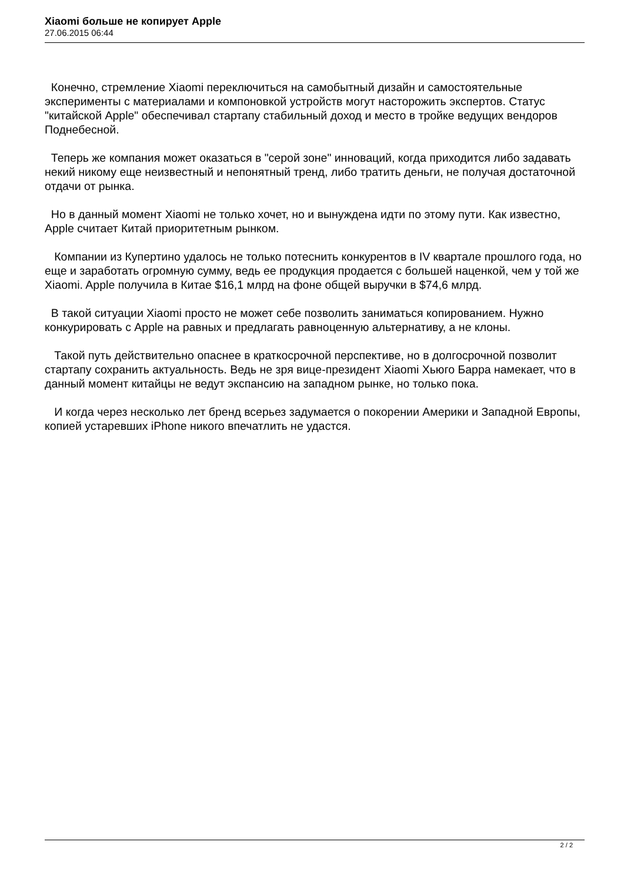Xiaomi больше не копирует Apple
27.06.2015 06:44
Конечно, стремление Xiaomi переключиться на самобытный дизайн и самостоятельные эксперименты с материалами и компоновкой устройств могут насторожить экспертов. Статус "китайской Apple" обеспечивал стартапу стабильный доход и место в тройке ведущих вендоров Поднебесной.
Теперь же компания может оказаться в "серой зоне" инноваций, когда приходится либо задавать некий никому еще неизвестный и непонятный тренд, либо тратить деньги, не получая достаточной отдачи от рынка.
Но в данный момент Xiaomi не только хочет, но и вынуждена идти по этому пути. Как известно, Apple считает Китай приоритетным рынком.
Компании из Купертино удалось не только потеснить конкурентов в IV квартале прошлого года, но еще и заработать огромную сумму, ведь ее продукция продается с большей наценкой, чем у той же Xiaomi. Apple получила в Китае $16,1 млрд на фоне общей выручки в $74,6 млрд.
В такой ситуации Xiaomi просто не может себе позволить заниматься копированием. Нужно конкурировать с Apple на равных и предлагать равноценную альтернативу, а не клоны.
Такой путь действительно опаснее в краткосрочной перспективе, но в долгосрочной позволит стартапу сохранить актуальность. Ведь не зря вице-президент Xiaomi Хьюго Барра намекает, что в данный момент китайцы не ведут экспансию на западном рынке, но только пока.
И когда через несколько лет бренд всерьез задумается о покорении Америки и Западной Европы, копией устаревших iPhone никого впечатлить не удастся.
2 / 2